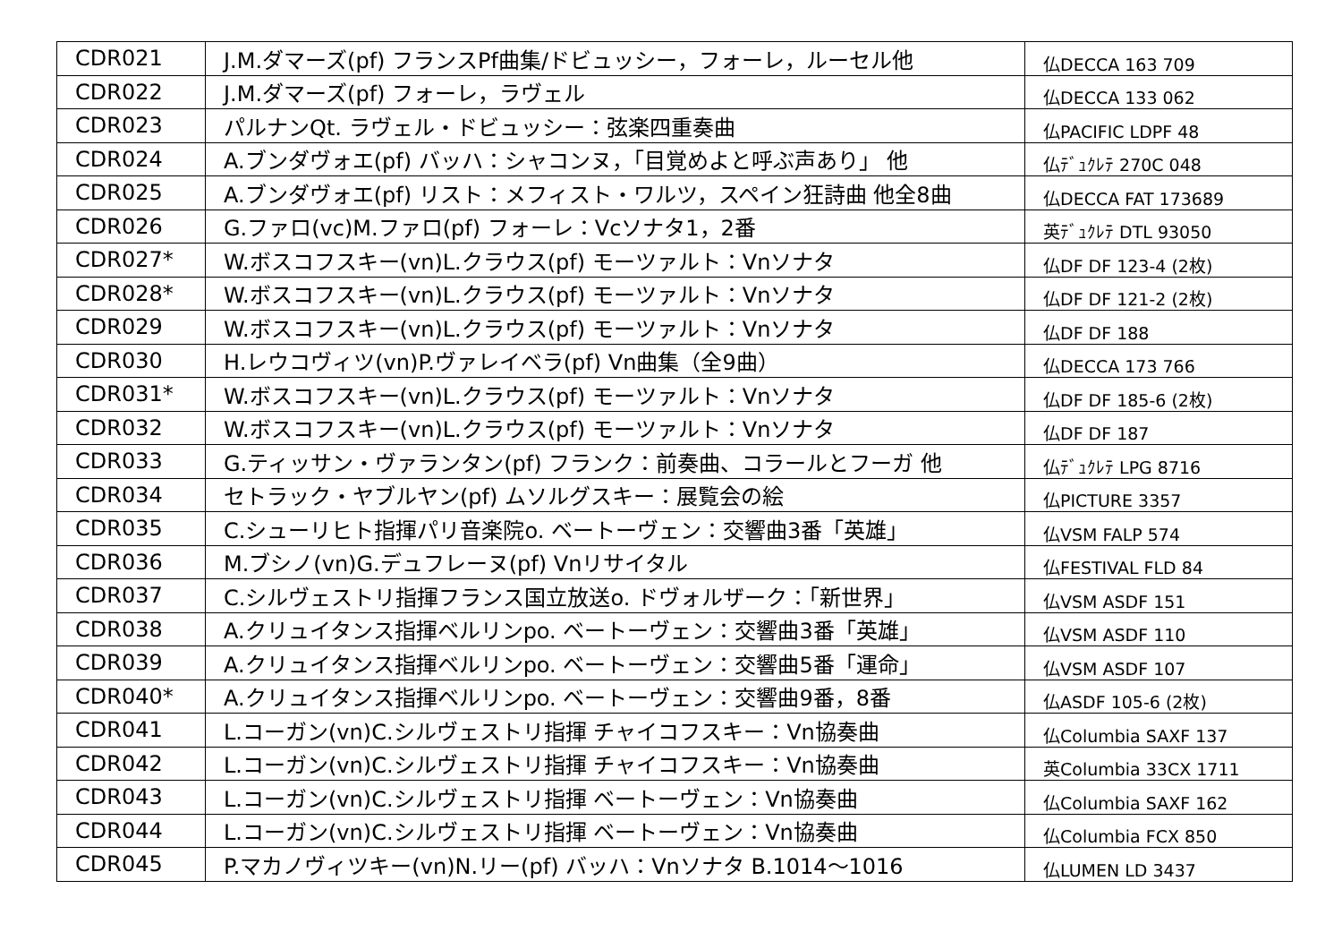| CDR021 | J.M.ダマーズ(pf) フランスPf曲集/ドビュッシー，フォーレ，ルーセル他 | 仏DECCA 163 709 |
| CDR022 | J.M.ダマーズ(pf) フォーレ，ラヴェル | 仏DECCA 133 062 |
| CDR023 | パルナンQt. ラヴェル・ドビュッシー：弦楽四重奏曲 | 仏PACIFIC LDPF 48 |
| CDR024 | A.ブンダヴォエ(pf) バッハ：シャコンヌ，「目覚めよと呼ぶ声あり」 他 | 仏ﾃﾞｭｸﾚﾃ 270C 048 |
| CDR025 | A.ブンダヴォエ(pf) リスト：メフィスト・ワルツ，スペイン狂詩曲 他全8曲 | 仏DECCA FAT 173689 |
| CDR026 | G.ファロ(vc)M.ファロ(pf) フォーレ：Vcソナタ1，2番 | 英ﾃﾞｭｸﾚﾃ DTL 93050 |
| CDR027* | W.ボスコフスキー(vn)L.クラウス(pf) モーツァルト：Vnソナタ | 仏DF DF 123-4 (2枚) |
| CDR028* | W.ボスコフスキー(vn)L.クラウス(pf) モーツァルト：Vnソナタ | 仏DF DF 121-2 (2枚) |
| CDR029 | W.ボスコフスキー(vn)L.クラウス(pf) モーツァルト：Vnソナタ | 仏DF DF 188 |
| CDR030 | H.レウコヴィツ(vn)P.ヴァレイベラ(pf) Vn曲集（全9曲） | 仏DECCA 173 766 |
| CDR031* | W.ボスコフスキー(vn)L.クラウス(pf) モーツァルト：Vnソナタ | 仏DF DF 185-6 (2枚) |
| CDR032 | W.ボスコフスキー(vn)L.クラウス(pf) モーツァルト：Vnソナタ | 仏DF DF 187 |
| CDR033 | G.ティッサン・ヴァランタン(pf) フランク：前奏曲、コラールとフーガ 他 | 仏ﾃﾞｭｸﾚﾃ LPG 8716 |
| CDR034 | セトラック・ヤブルヤン(pf) ムソルグスキー：展覧会の絵 | 仏PICTURE 3357 |
| CDR035 | C.シューリヒト指揮パリ音楽院o. ベートーヴェン：交響曲3番「英雄」 | 仏VSM FALP 574 |
| CDR036 | M.ブシノ(vn)G.デュフレーヌ(pf) Vnリサイタル | 仏FESTIVAL FLD 84 |
| CDR037 | C.シルヴェストリ指揮フランス国立放送o. ドヴォルザーク：「新世界」 | 仏VSM ASDF 151 |
| CDR038 | A.クリュイタンス指揮ベルリンpo. ベートーヴェン：交響曲3番「英雄」 | 仏VSM ASDF 110 |
| CDR039 | A.クリュイタンス指揮ベルリンpo. ベートーヴェン：交響曲5番「運命」 | 仏VSM ASDF 107 |
| CDR040* | A.クリュイタンス指揮ベルリンpo. ベートーヴェン：交響曲9番，8番 | 仏ASDF 105-6 (2枚) |
| CDR041 | L.コーガン(vn)C.シルヴェストリ指揮 チャイコフスキー：Vn協奏曲 | 仏Columbia SAXF 137 |
| CDR042 | L.コーガン(vn)C.シルヴェストリ指揮 チャイコフスキー：Vn協奏曲 | 英Columbia 33CX 1711 |
| CDR043 | L.コーガン(vn)C.シルヴェストリ指揮 ベートーヴェン：Vn協奏曲 | 仏Columbia SAXF 162 |
| CDR044 | L.コーガン(vn)C.シルヴェストリ指揮 ベートーヴェン：Vn協奏曲 | 仏Columbia FCX 850 |
| CDR045 | P.マカノヴィツキー(vn)N.リー(pf) バッハ：Vnソナタ B.1014～1016 | 仏LUMEN LD 3437 |